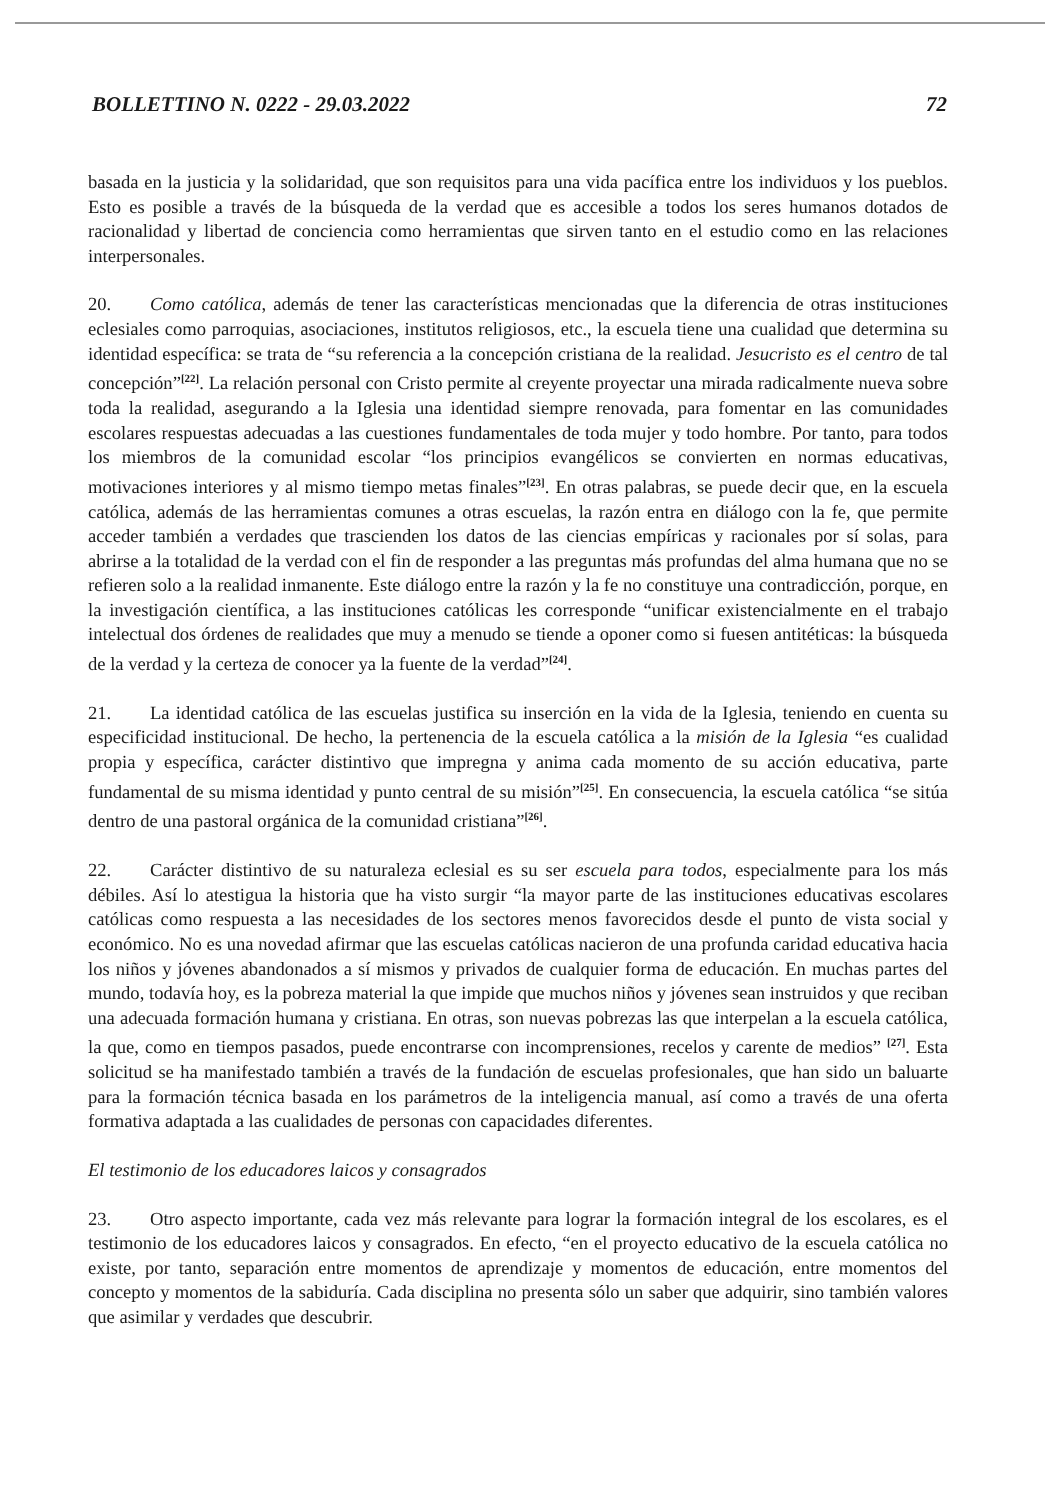BOLLETTINO N. 0222 - 29.03.2022 72
basada en la justicia y la solidaridad, que son requisitos para una vida pacífica entre los individuos y los pueblos. Esto es posible a través de la búsqueda de la verdad que es accesible a todos los seres humanos dotados de racionalidad y libertad de conciencia como herramientas que sirven tanto en el estudio como en las relaciones interpersonales.
20. Como católica, además de tener las características mencionadas que la diferencia de otras instituciones eclesiales como parroquias, asociaciones, institutos religiosos, etc., la escuela tiene una cualidad que determina su identidad específica: se trata de “su referencia a la concepción cristiana de la realidad. Jesucristo es el centro de tal concepción”<sup>[22]</sup>. La relación personal con Cristo permite al creyente proyectar una mirada radicalmente nueva sobre toda la realidad, asegurando a la Iglesia una identidad siempre renovada, para fomentar en las comunidades escolares respuestas adecuadas a las cuestiones fundamentales de toda mujer y todo hombre. Por tanto, para todos los miembros de la comunidad escolar “los principios evangélicos se convierten en normas educativas, motivaciones interiores y al mismo tiempo metas finales”<sup>[23]</sup>. En otras palabras, se puede decir que, en la escuela católica, además de las herramientas comunes a otras escuelas, la razón entra en diálogo con la fe, que permite acceder también a verdades que trascienden los datos de las ciencias empíricas y racionales por sí solas, para abrirse a la totalidad de la verdad con el fin de responder a las preguntas más profundas del alma humana que no se refieren solo a la realidad inmanente. Este diálogo entre la razón y la fe no constituye una contradicción, porque, en la investigación científica, a las instituciones católicas les corresponde “unificar existencialmente en el trabajo intelectual dos órdenes de realidades que muy a menudo se tiende a oponer como si fuesen antitéticas: la búsqueda de la verdad y la certeza de conocer ya la fuente de la verdad”<sup>[24]</sup>.
21. La identidad católica de las escuelas justifica su inserción en la vida de la Iglesia, teniendo en cuenta su especificidad institucional. De hecho, la pertenencia de la escuela católica a la misión de la Iglesia “es cualidad propia y específica, carácter distintivo que impregna y anima cada momento de su acción educativa, parte fundamental de su misma identidad y punto central de su misión”<sup>[25]</sup>. En consecuencia, la escuela católica “se sitúa dentro de una pastoral orgánica de la comunidad cristiana”<sup>[26]</sup>.
22. Carácter distintivo de su naturaleza eclesial es su ser escuela para todos, especialmente para los más débiles. Así lo atestigua la historia que ha visto surgir “la mayor parte de las instituciones educativas escolares católicas como respuesta a las necesidades de los sectores menos favorecidos desde el punto de vista social y económico. No es una novedad afirmar que las escuelas católicas nacieron de una profunda caridad educativa hacia los niños y jóvenes abandonados a sí mismos y privados de cualquier forma de educación. En muchas partes del mundo, todavía hoy, es la pobreza material la que impide que muchos niños y jóvenes sean instruidos y que reciban una adecuada formación humana y cristiana. En otras, son nuevas pobrezas las que interpelan a la escuela católica, la que, como en tiempos pasados, puede encontrarse con incomprensiones, recelos y carente de medios” <sup>[27]</sup>. Esta solicitud se ha manifestado también a través de la fundación de escuelas profesionales, que han sido un baluarte para la formación técnica basada en los parámetros de la inteligencia manual, así como a través de una oferta formativa adaptada a las cualidades de personas con capacidades diferentes.
El testimonio de los educadores laicos y consagrados
23. Otro aspecto importante, cada vez más relevante para lograr la formación integral de los escolares, es el testimonio de los educadores laicos y consagrados. En efecto, “en el proyecto educativo de la escuela católica no existe, por tanto, separación entre momentos de aprendizaje y momentos de educación, entre momentos del concepto y momentos de la sabiduría. Cada disciplina no presenta sólo un saber que adquirir, sino también valores que asimilar y verdades que descubrir.